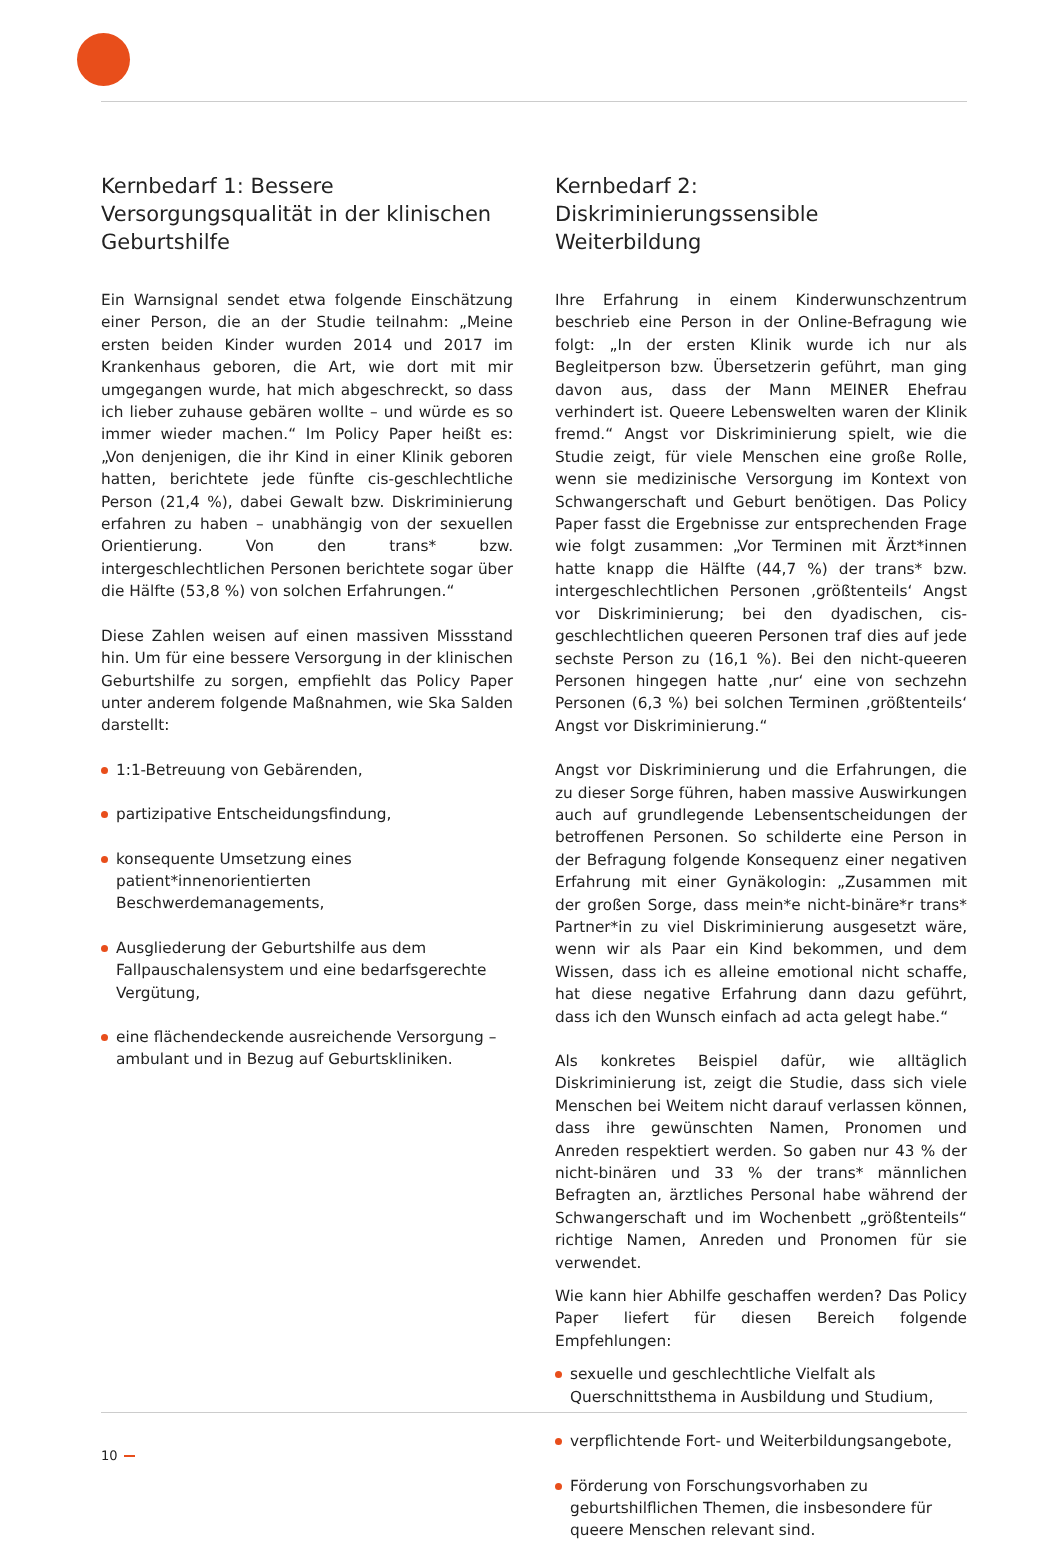Kernbedarf 1: Bessere Versorgungsqualität in der klinischen Geburtshilfe
Ein Warnsignal sendet etwa folgende Einschätzung einer Person, die an der Studie teilnahm: „Meine ersten beiden Kinder wurden 2014 und 2017 im Krankenhaus geboren, die Art, wie dort mit mir umgegangen wurde, hat mich abgeschreckt, so dass ich lieber zuhause gebären wollte – und würde es so immer wieder machen.“ Im Policy Paper heißt es: „Von denjenigen, die ihr Kind in einer Klinik geboren hatten, berichtete jede fünfte cis-geschlechtliche Person (21,4 %), dabei Gewalt bzw. Diskriminierung erfahren zu haben – unabhängig von der sexuellen Orientierung. Von den trans* bzw. intergeschlechtlichen Personen berichtete sogar über die Hälfte (53,8 %) von solchen Erfahrungen.“
Diese Zahlen weisen auf einen massiven Missstand hin. Um für eine bessere Versorgung in der klinischen Geburtshilfe zu sorgen, empfiehlt das Policy Paper unter anderem folgende Maßnahmen, wie Ska Salden darstellt:
1:1-Betreuung von Gebärenden,
partizipative Entscheidungsfindung,
konsequente Umsetzung eines patient*innenorientierten Beschwerdemanagements,
Ausgliederung der Geburtshilfe aus dem Fallpauschalensystem und eine bedarfsgerechte Vergütung,
eine flächendeckende ausreichende Versorgung – ambulant und in Bezug auf Geburtskliniken.
Kernbedarf 2: Diskriminierungssensible Weiterbildung
Ihre Erfahrung in einem Kinderwunschzentrum beschrieb eine Person in der Online-Befragung wie folgt: „In der ersten Klinik wurde ich nur als Begleitperson bzw. Übersetzerin geführt, man ging davon aus, dass der Mann MEINER Ehefrau verhindert ist. Queere Lebenswelten waren der Klinik fremd.“ Angst vor Diskriminierung spielt, wie die Studie zeigt, für viele Menschen eine große Rolle, wenn sie medizinische Versorgung im Kontext von Schwangerschaft und Geburt benötigen. Das Policy Paper fasst die Ergebnisse zur entsprechenden Frage wie folgt zusammen: „Vor Terminen mit Ärzt*innen hatte knapp die Hälfte (44,7 %) der trans* bzw. intergeschlechtlichen Personen ‚größtenteils‘ Angst vor Diskriminierung; bei den dyadischen, cis-geschlechtlichen queeren Personen traf dies auf jede sechste Person zu (16,1 %). Bei den nicht-queeren Personen hingegen hatte ‚nur‘ eine von sechzehn Personen (6,3 %) bei solchen Terminen ‚größtenteils‘ Angst vor Diskriminierung.“
Angst vor Diskriminierung und die Erfahrungen, die zu dieser Sorge führen, haben massive Auswirkungen auch auf grundlegende Lebensentscheidungen der betroffenen Personen. So schilderte eine Person in der Befragung folgende Konsequenz einer negativen Erfahrung mit einer Gynäkologin: „Zusammen mit der großen Sorge, dass mein*e nicht-binäre*r trans* Partner*in zu viel Diskriminierung ausgesetzt wäre, wenn wir als Paar ein Kind bekommen, und dem Wissen, dass ich es alleine emotional nicht schaffe, hat diese negative Erfahrung dann dazu geführt, dass ich den Wunsch einfach ad acta gelegt habe.“
Als konkretes Beispiel dafür, wie alltäglich Diskriminierung ist, zeigt die Studie, dass sich viele Menschen bei Weitem nicht darauf verlassen können, dass ihre gewünschten Namen, Pronomen und Anreden respektiert werden. So gaben nur 43 % der nicht-binären und 33 % der trans* männlichen Befragten an, ärztliches Personal habe während der Schwangerschaft und im Wochenbett „größtenteils“ richtige Namen, Anreden und Pronomen für sie verwendet.
Wie kann hier Abhilfe geschaffen werden? Das Policy Paper liefert für diesen Bereich folgende Empfehlungen:
sexuelle und geschlechtliche Vielfalt als Querschnittsthema in Ausbildung und Studium,
verpflichtende Fort- und Weiterbildungsangebote,
Förderung von Forschungsvorhaben zu geburtshilflichen Themen, die insbesondere für queere Menschen relevant sind.
10